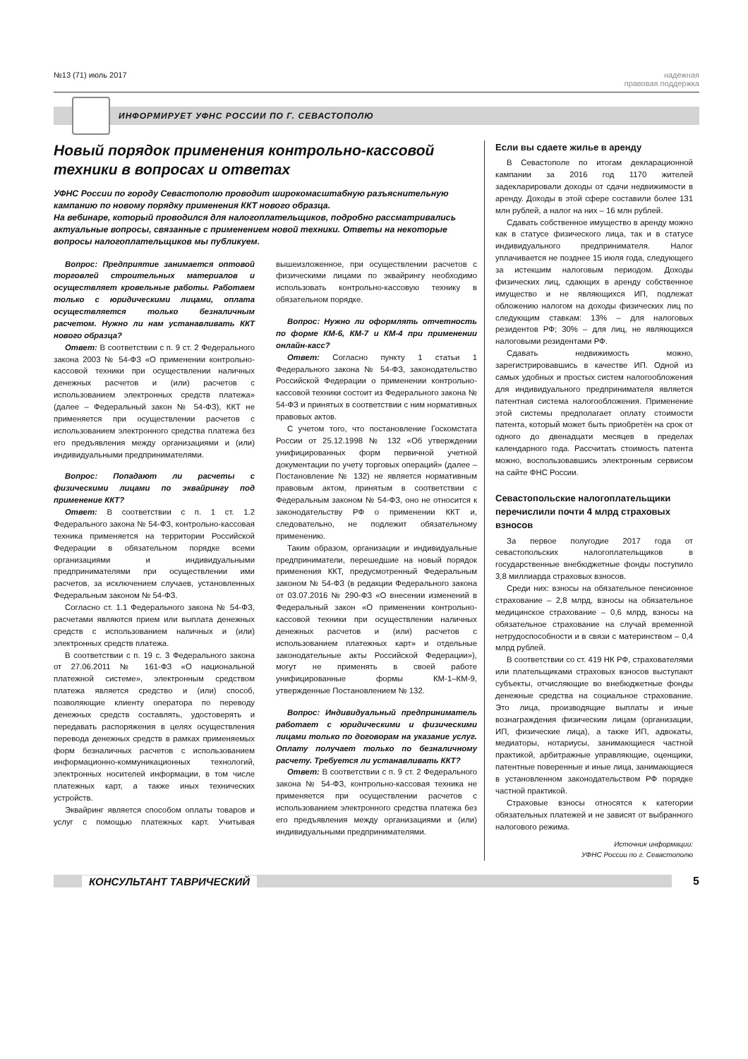№13 (71) июль 2017 надежная
правовая поддержка
ИНФОРМИРУЕТ УФНС РОССИИ ПО Г. СЕВАСТОПОЛЮ
Новый порядок применения контрольно-кассовой техники в вопросах и ответах
УФНС России по городу Севастополю проводит широкомасштабную разъяснительную кампанию по новому порядку применения ККТ нового образца.
На вебинаре, который проводился для налогоплательщиков, подробно рассматривались актуальные вопросы, связанные с применением новой техники. Ответы на некоторые вопросы налогоплательщиков мы публикуем.
Вопрос: Предприятие занимается оптовой торговлей строительных материалов и осуществляет кровельные работы. Работаем только с юридическими лицами, оплата осуществляется только безналичным расчетом. Нужно ли нам устанавливать ККТ нового образца?
Ответ: В соответствии с п. 9 ст. 2 Федерального закона 2003 № 54-ФЗ «О применении контрольно-кассовой техники при осуществлении наличных денежных расчетов и (или) расчетов с использованием электронных средств платежа» (далее – Федеральный закон № 54-ФЗ), ККТ не применяется при осуществлении расчетов с использованием электронного средства платежа без его предъявления между организациями и (или) индивидуальными предпринимателями.
Вопрос: Попадают ли расчеты с физическими лицами по эквайрингу под применение ККТ?
Ответ: В соответствии с п. 1 ст. 1.2 Федерального закона № 54-ФЗ, контрольно-кассовая техника применяется на территории Российской Федерации в обязательном порядке всеми организациями и индивидуальными предпринимателями при осуществлении ими расчетов, за исключением случаев, установленных Федеральным законом № 54-ФЗ.
Согласно ст. 1.1 Федерального закона № 54-ФЗ, расчетами являются прием или выплата денежных средств с использованием наличных и (или) электронных средств платежа.
В соответствии с п. 19 с. 3 Федерального закона от 27.06.2011 № 161-ФЗ «О национальной платежной системе», электронным средством платежа является средство и (или) способ, позволяющие клиенту оператора по переводу денежных средств составлять, удостоверять и передавать распоряжения в целях осуществления перевода денежных средств в рамках применяемых форм безналичных расчетов с использованием информационно-коммуникационных технологий, электронных носителей информации, в том числе платежных карт, а также иных технических устройств.
Эквайринг является способом оплаты товаров и услуг с помощью платежных карт. Учитывая вышеизложенное, при осуществлении расчетов с физическими лицами по эквайрингу необходимо использовать контрольно-кассовую технику в обязательном порядке.
Вопрос: Нужно ли оформлять отчетность по форме КМ-6, КМ-7 и КМ-4 при применении онлайн-касс?
Ответ: Согласно пункту 1 статьи 1 Федерального закона № 54-ФЗ, законодательство Российской Федерации о применении контрольно-кассовой техники состоит из Федерального закона № 54-ФЗ и принятых в соответствии с ним нормативных правовых актов.
С учетом того, что постановление Госкомстата России от 25.12.1998 № 132 «Об утверждении унифицированных форм первичной учетной документации по учету торговых операций» (далее – Постановление № 132) не является нормативным правовым актом, принятым в соответствии с Федеральным законом № 54-ФЗ, оно не относится к законодательству РФ о применении ККТ и, следовательно, не подлежит обязательному применению.
Таким образом, организации и индивидуальные предприниматели, перешедшие на новый порядок применения ККТ, предусмотренный Федеральным законом № 54-ФЗ (в редакции Федерального закона от 03.07.2016 № 290-ФЗ «О внесении изменений в Федеральный закон «О применении контрольно-кассовой техники при осуществлении наличных денежных расчетов и (или) расчетов с использованием платежных карт» и отдельные законодательные акты Российской Федерации»), могут не применять в своей работе унифицированные формы КМ-1–КМ-9, утвержденные Постановлением № 132.
Вопрос: Индивидуальный предприниматель работает с юридическими и физическими лицами только по договорам на указание услуг. Оплату получает только по безналичному расчету. Требуется ли устанавливать ККТ?
Ответ: В соответствии с п. 9 ст. 2 Федерального закона № 54-ФЗ, контрольно-кассовая техника не применяется при осуществлении расчетов с использованием электронного средства платежа без его предъявления между организациями и (или) индивидуальными предпринимателями.
Если вы сдаете жилье в аренду
В Севастополе по итогам декларационной кампании за 2016 год 1170 жителей задекларировали доходы от сдачи недвижимости в аренду. Доходы в этой сфере составили более 131 млн рублей, а налог на них – 16 млн рублей.
Сдавать собственное имущество в аренду можно как в статусе физического лица, так и в статусе индивидуального предпринимателя. Налог уплачивается не позднее 15 июля года, следующего за истекшим налоговым периодом. Доходы физических лиц, сдающих в аренду собственное имущество и не являющихся ИП, подлежат обложению налогом на доходы физических лиц по следующим ставкам: 13% – для налоговых резидентов РФ; 30% – для лиц, не являющихся налоговыми резидентами РФ.
Сдавать недвижимость можно, зарегистрировавшись в качестве ИП. Одной из самых удобных и простых систем налогообложения для индивидуального предпринимателя является патентная система налогообложения. Применение этой системы предполагает оплату стоимости патента, который может быть приобретён на срок от одного до двенадцати месяцев в пределах календарного года. Рассчитать стоимость патента можно, воспользовавшись электронным сервисом на сайте ФНС России.
Севастопольские налогоплательщики перечислили почти 4 млрд страховых взносов
За первое полугодие 2017 года от севастопольских налогоплательщиков в государственные внебюджетные фонды поступило 3,8 миллиарда страховых взносов.
Среди них: взносы на обязательное пенсионное страхование – 2,8 млрд, взносы на обязательное медицинское страхование – 0,6 млрд, взносы на обязательное страхование на случай временной нетрудоспособности и в связи с материнством – 0,4 млрд рублей.
В соответствии со ст. 419 НК РФ, страхователями или плательщиками страховых взносов выступают субъекты, отчисляющие во внебюджетные фонды денежные средства на социальное страхование. Это лица, производящие выплаты и иные вознаграждения физическим лицам (организации, ИП, физические лица), а также ИП, адвокаты, медиаторы, нотариусы, занимающиеся частной практикой, арбитражные управляющие, оценщики, патентные поверенные и иные лица, занимающиеся в установленном законодательством РФ порядке частной практикой.
Страховые взносы относятся к категории обязательных платежей и не зависят от выбранного налогового режима.
Источник информации:
УФНС России по г. Севастополю
КОНСУЛЬТАНТ ТАВРИЧЕСКИЙ 5